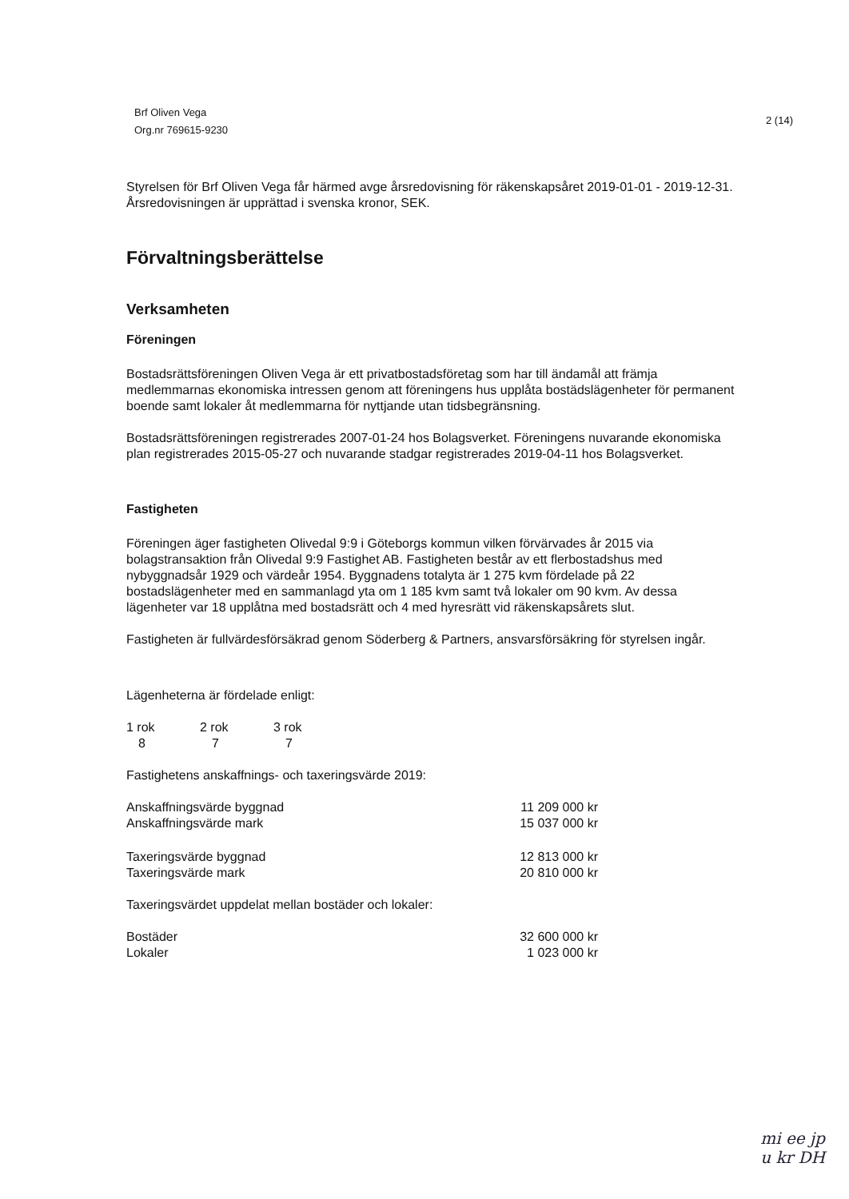Brf Oliven Vega
Org.nr 769615-9230
2 (14)
Styrelsen för Brf Oliven Vega får härmed avge årsredovisning för räkenskapsåret 2019-01-01 - 2019-12-31. Årsredovisningen är upprättad i svenska kronor, SEK.
Förvaltningsberättelse
Verksamheten
Föreningen
Bostadsrättsföreningen Oliven Vega är ett privatbostadsföretag som har till ändamål att främja medlemmarnas ekonomiska intressen genom att föreningens hus upplåta bostädslägenheter för permanent boende samt lokaler åt medlemmarna för nyttjande utan tidsbegränsning.
Bostadsrättsföreningen registrerades 2007-01-24 hos Bolagsverket. Föreningens nuvarande ekonomiska plan registrerades 2015-05-27 och nuvarande stadgar registrerades 2019-04-11 hos Bolagsverket.
Fastigheten
Föreningen äger fastigheten Olivedal 9:9 i Göteborgs kommun vilken förvärvades år 2015 via bolagstransaktion från Olivedal 9:9 Fastighet AB. Fastigheten består av ett flerbostadshus med nybyggnadsår 1929 och värdeår 1954. Byggnadens totalyta är 1 275 kvm fördelade på 22 bostadslägenheter med en sammanlagd yta om 1 185 kvm samt två lokaler om 90 kvm. Av dessa lägenheter var 18 upplåtna med bostadsrätt och 4 med hyresrätt vid räkenskapsårets slut.
Fastigheten är fullvärdesförsäkrad genom Söderberg & Partners, ansvarsförsäkring för styrelsen ingår.
Lägenheterna är fördelade enligt:
| 1 rok | 2 rok | 3 rok |
| 8 | 7 | 7 |
Fastighetens anskaffnings- och taxeringsvärde 2019:
| Anskaffningsvärde byggnad | 11 209 000 kr |
| Anskaffningsvärde mark | 15 037 000 kr |
| Taxeringsvärde byggnad | 12 813 000 kr |
| Taxeringsvärde mark | 20 810 000 kr |
Taxeringsvärdet uppdelat mellan bostäder och lokaler:
| Bostäder | 32 600 000 kr |
| Lokaler | 1 023 000 kr |
mi ee jp
u kr DH